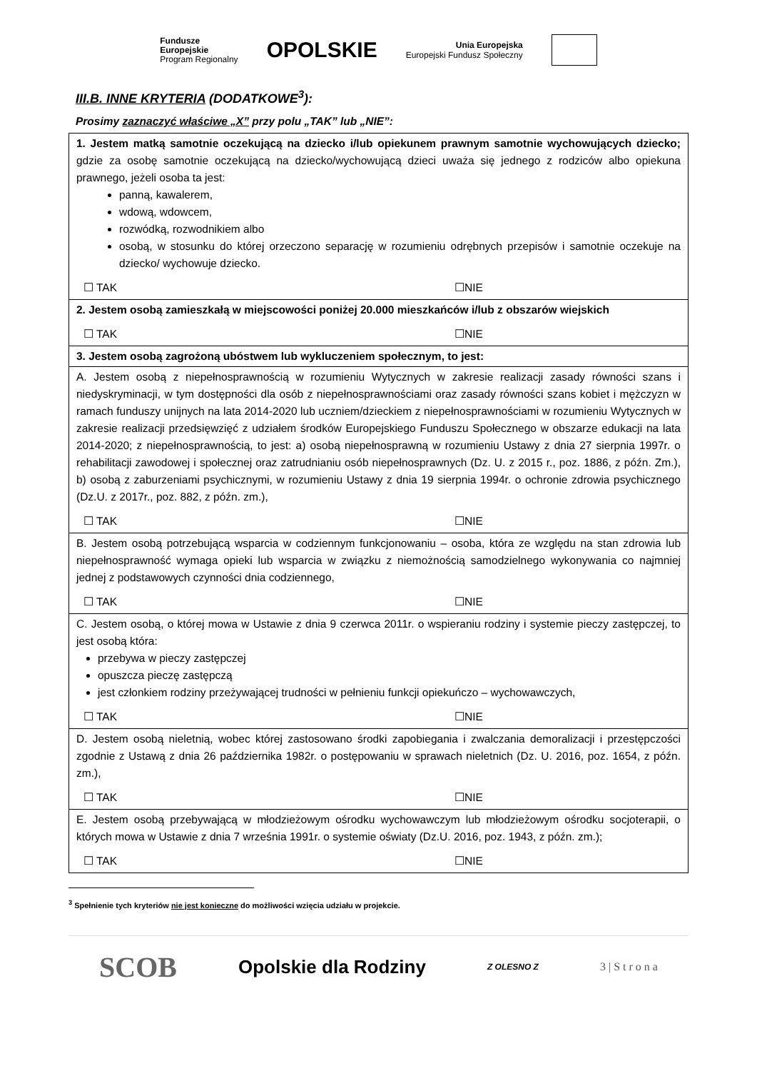Fundusze
Europejskie
Program Regionalny
OPOLSKIE
Unia Europejska
Europejski Fundusz Społeczny
III.B. INNE KRYTERIA (DODATKOWE<sup>3</sup>):
Prosimy zaznaczyć właściwe „X” przy polu „TAK” lub „NIE”:
| 1. Jestem matką samotnie oczekującą na dziecko i/lub opiekunem prawnym samotnie wychowujących dziecko; gdzie za osobę samotnie oczekującą na dziecko/wychowującą dzieci uważa się jednego z rodziców albo opiekuna prawnego, jeżeli osoba ta jest: panną, kawalerem, wdową, wdowcem, rozwódką, rozwodnikiem albo osobą, w stosunku do której orzeczono separację w rozumieniu odrębnych przepisów i samotnie oczekuje na dziecko/ wychowuje dziecko. ☐ TAK ☐NIE |
| 2. Jestem osobą zamieszkałą w miejscowości poniżej 20.000 mieszkańców i/lub z obszarów wiejskich ☐ TAK ☐NIE |
| 3. Jestem osobą zagrożoną ubóstwem lub wykluczeniem społecznym, to jest: |
| A. Jestem osobą z niepełnosprawnością w rozumieniu Wytycznych w zakresie realizacji zasady równości szans i niedyskryminacji, w tym dostępności dla osób z niepełnosprawnościami oraz zasady równości szans kobiet i mężczyzn w ramach funduszy unijnych na lata 2014-2020 lub uczniem/dzieckiem z niepełnosprawnościami w rozumieniu Wytycznych w zakresie realizacji przedsięwzięć z udziałem środków Europejskiego Funduszu Społecznego w obszarze edukacji na lata 2014-2020; z niepełnosprawnością, to jest: a) osobą niepełnosprawną w rozumieniu Ustawy z dnia 27 sierpnia 1997r. o rehabilitacji zawodowej i społecznej oraz zatrudnianiu osób niepełnosprawnych (Dz. U. z 2015 r., poz. 1886, z późn. Zm.), b) osobą z zaburzeniami psychicznymi, w rozumieniu Ustawy z dnia 19 sierpnia 1994r. o ochronie zdrowia psychicznego (Dz.U. z 2017r., poz. 882, z późn. zm.), ☐ TAK ☐NIE |
| B. Jestem osobą potrzebującą wsparcia w codziennym funkcjonowaniu – osoba, która ze względu na stan zdrowia lub niepełnosprawność wymaga opieki lub wsparcia w związku z niemożnością samodzielnego wykonywania co najmniej jednej z podstawowych czynności dnia codziennego, ☐ TAK ☐NIE |
| C. Jestem osobą, o której mowa w Ustawie z dnia 9 czerwca 2011r. o wspieraniu rodziny i systemie pieczy zastępczej, to jest osobą która: przebywa w pieczy zastępczej opuszcza pieczę zastępczą jest członkiem rodziny przeżywającej trudności w pełnieniu funkcji opiekuńczo – wychowawczych, ☐ TAK ☐NIE |
| D. Jestem osobą nieletnią, wobec której zastosowano środki zapobiegania i zwalczania demoralizacji i przestępczości zgodnie z Ustawą z dnia 26 października 1982r. o postępowaniu w sprawach nieletnich (Dz. U. 2016, poz. 1654, z późn. zm.), ☐ TAK ☐NIE |
| E. Jestem osobą przebywającą w młodzieżowym ośrodku wychowawczym lub młodzieżowym ośrodku socjoterapii, o których mowa w Ustawie z dnia 7 września 1991r. o systemie oświaty (Dz.U. 2016, poz. 1943, z późn. zm.); ☐ TAK ☐NIE |
<sup>3</sup> Spełnienie tych kryteriów nie jest konieczne do możliwości wzięcia udziału w projekcie.
SCOB Opolskie dla Rodziny Z OLESNO Z 3 | S t r o n a